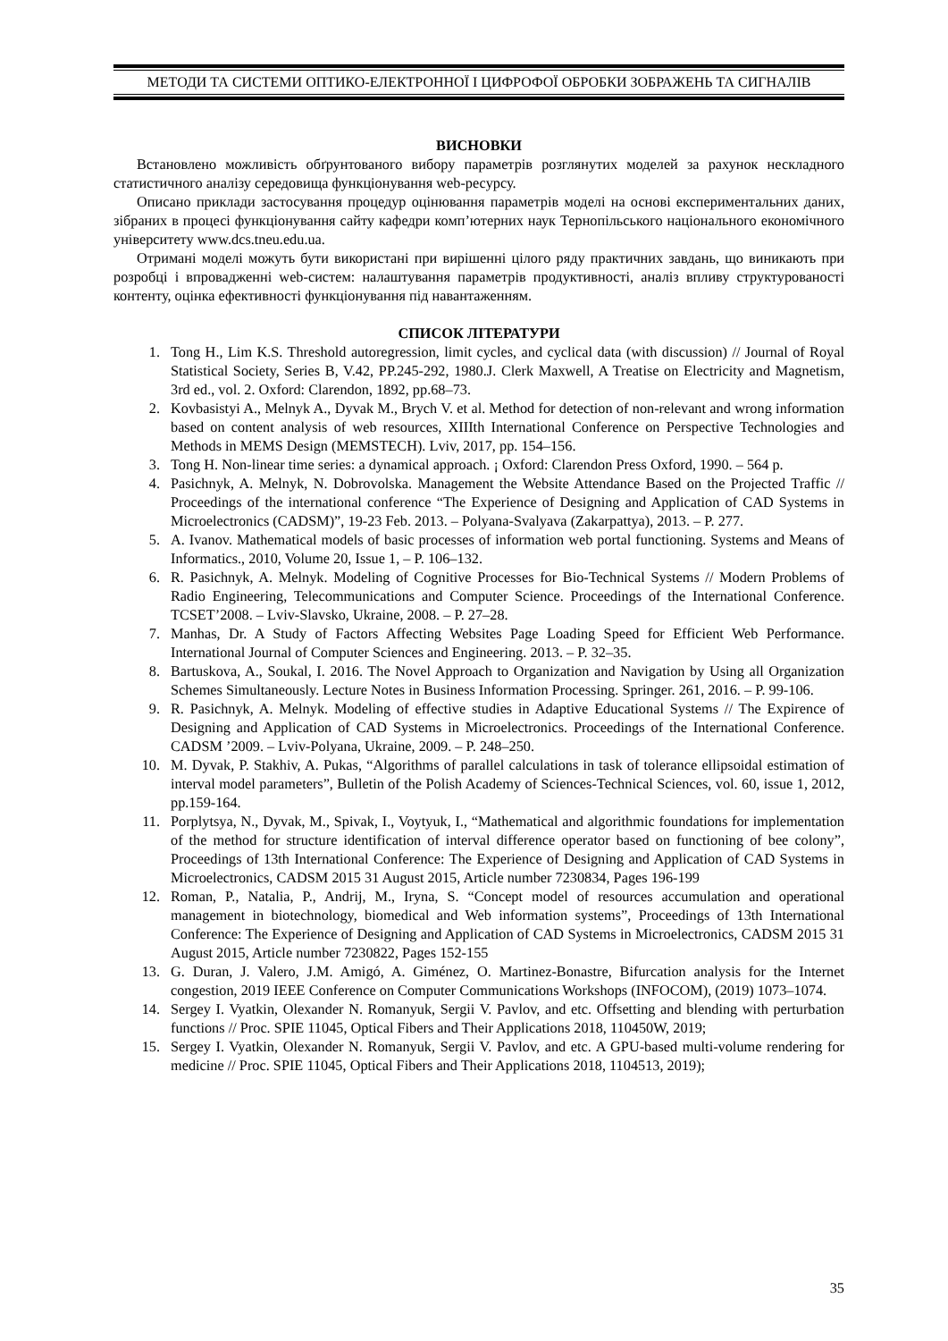МЕТОДИ ТА СИСТЕМИ ОПТИКО-ЕЛЕКТРОННОЇ І ЦИФРОФОЇ ОБРОБКИ ЗОБРАЖЕНЬ ТА СИГНАЛІВ
ВИСНОВКИ
Встановлено можливість обґрунтованого вибору параметрів розглянутих моделей за рахунок нескладного статистичного аналізу середовища функціонування web-ресурсу.
Описано приклади застосування процедур оцінювання параметрів моделі на основі експериментальних даних, зібраних в процесі функціонування сайту кафедри комп’ютерних наук Тернопільського національного економічного університету www.dcs.tneu.edu.ua.
Отримані моделі можуть бути використані при вирішенні цілого ряду практичних завдань, що виникають при розробці і впровадженні web-систем: налаштування параметрів продуктивності, аналіз впливу структурованості контенту, оцінка ефективності функціонування під навантаженням.
СПИСОК ЛІТЕРАТУРИ
1. Tong H., Lim K.S. Threshold autoregression, limit cycles, and cyclical data (with discussion) // Journal of Royal Statistical Society, Series B, V.42, PP.245-292, 1980.J. Clerk Maxwell, A Treatise on Electricity and Magnetism, 3rd ed., vol. 2. Oxford: Clarendon, 1892, pp.68–73.
2. Kovbasistyi A., Melnyk A., Dyvak M., Brych V. et al. Method for detection of non-relevant and wrong information based on content analysis of web resources, XIIIth International Conference on Perspective Technologies and Methods in MEMS Design (MEMSTECH). Lviv, 2017, pp. 154–156.
3. Tong H. Non-linear time series: a dynamical approach. ¡ Oxford: Clarendon Press Oxford, 1990. – 564 p.
4. Pasichnyk, A. Melnyk, N. Dobrovolska. Management the Website Attendance Based on the Projected Traffic // Proceedings of the international conference “The Experience of Designing and Application of CAD Systems in Microelectronics (CADSM)”, 19-23 Feb. 2013. – Polyana-Svalyava (Zakarpattya), 2013. – P. 277.
5. A. Ivanov. Mathematical models of basic processes of information web portal functioning. Systems and Means of Informatics., 2010, Volume 20, Issue 1, – P. 106–132.
6. R. Pasichnyk, A. Melnyk. Modeling of Cognitive Processes for Bio-Technical Systems // Modern Problems of Radio Engineering, Telecommunications and Computer Science. Proceedings of the International Conference. TCSET’2008. – Lviv-Slavsko, Ukraine, 2008. – P. 27–28.
7. Manhas, Dr. A Study of Factors Affecting Websites Page Loading Speed for Efficient Web Performance. International Journal of Computer Sciences and Engineering. 2013. – P. 32–35.
8. Bartuskova, A., Soukal, I. 2016. The Novel Approach to Organization and Navigation by Using all Organization Schemes Simultaneously. Lecture Notes in Business Information Processing. Springer. 261, 2016. – P. 99-106.
9. R. Pasichnyk, A. Melnyk. Modeling of effective studies in Adaptive Educational Systems // The Expirence of Designing and Application of CAD Systems in Microelectronics. Proceedings of the International Conference. CADSM ’2009. – Lviv-Polyana, Ukraine, 2009. – P. 248–250.
10. M. Dyvak, P. Stakhiv, A. Pukas, “Algorithms of parallel calculations in task of tolerance ellipsoidal estimation of interval model parameters”, Bulletin of the Polish Academy of Sciences-Technical Sciences, vol. 60, issue 1, 2012, pp.159-164.
11. Porplytsya, N., Dyvak, M., Spivak, I., Voytyuk, I., “Mathematical and algorithmic foundations for implementation of the method for structure identification of interval difference operator based on functioning of bee colony”, Proceedings of 13th International Conference: The Experience of Designing and Application of CAD Systems in Microelectronics, CADSM 2015 31 August 2015, Article number 7230834, Pages 196-199
12. Roman, P., Natalia, P., Andrij, M., Iryna, S. “Concept model of resources accumulation and operational management in biotechnology, biomedical and Web information systems”, Proceedings of 13th International Conference: The Experience of Designing and Application of CAD Systems in Microelectronics, CADSM 2015 31 August 2015, Article number 7230822, Pages 152-155
13. G. Duran, J. Valero, J.M. Amigó, A. Giménez, O. Martinez-Bonastre, Bifurcation analysis for the Internet congestion, 2019 IEEE Conference on Computer Communications Workshops (INFOCOM), (2019) 1073–1074.
14. Sergey I. Vyatkin, Olexander N. Romanyuk, Sergii V. Pavlov, and etc. Offsetting and blending with perturbation functions // Proc. SPIE 11045, Optical Fibers and Their Applications 2018, 110450W, 2019;
15. Sergey I. Vyatkin, Olexander N. Romanyuk, Sergii V. Pavlov, and etc. A GPU-based multi-volume rendering for medicine // Proc. SPIE 11045, Optical Fibers and Their Applications 2018, 1104513, 2019);
35